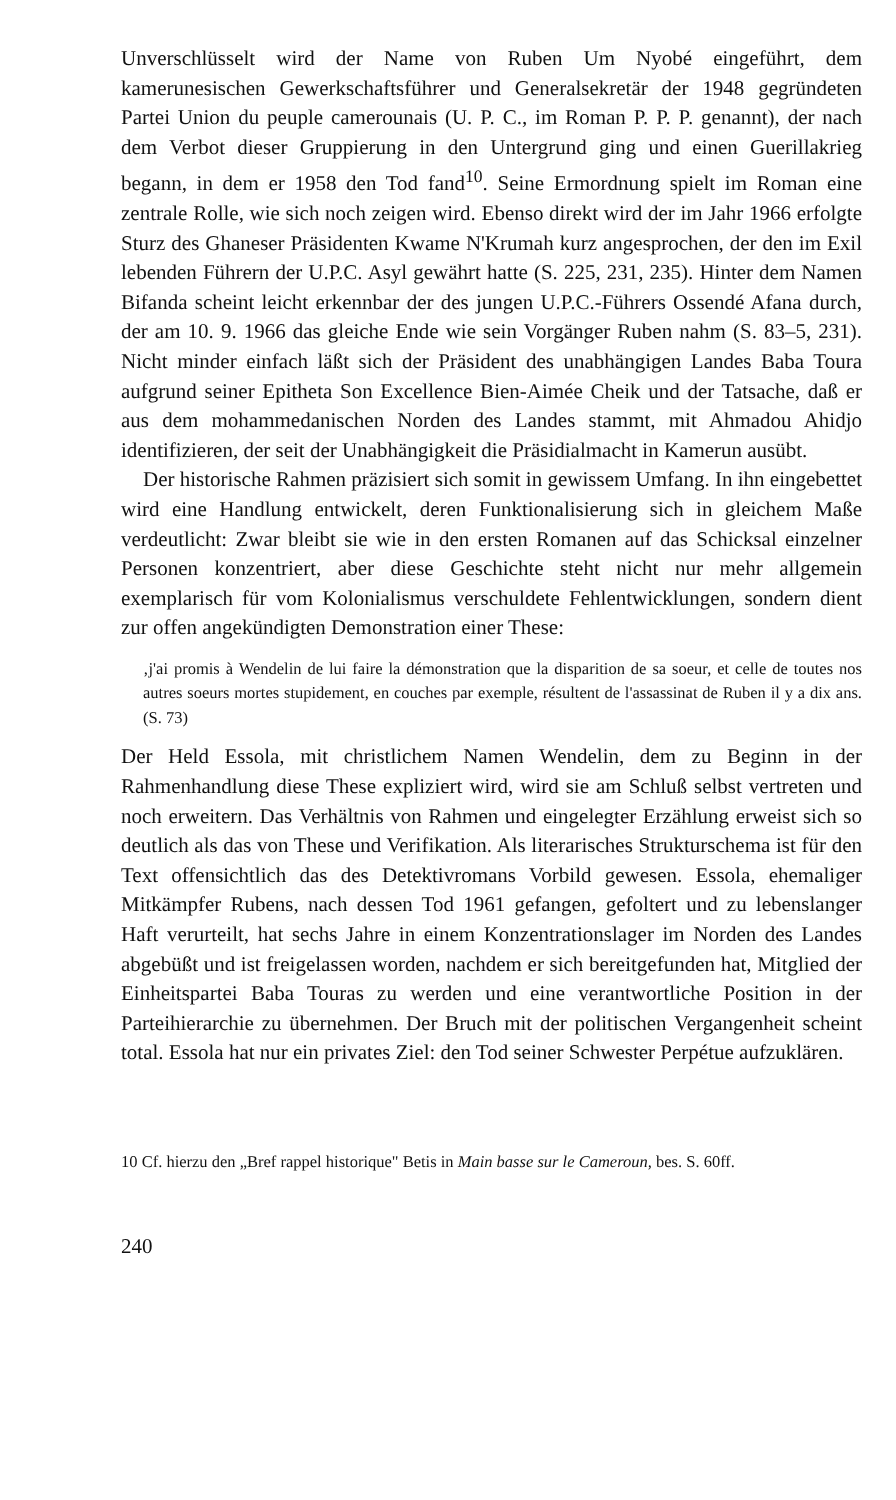Unverschlüsselt wird der Name von Ruben Um Nyobé eingeführt, dem kamerunesischen Gewerkschaftsführer und Generalsekretär der 1948 gegründeten Partei Union du peuple camerounais (U. P. C., im Roman P. P. P. genannt), der nach dem Verbot dieser Gruppierung in den Untergrund ging und einen Guerillakrieg begann, in dem er 1958 den Tod fand<sup>10</sup>. Seine Ermordnung spielt im Roman eine zentrale Rolle, wie sich noch zeigen wird. Ebenso direkt wird der im Jahr 1966 erfolgte Sturz des Ghaneser Präsidenten Kwame N'Krumah kurz angesprochen, der den im Exil lebenden Führern der U.P.C. Asyl gewährt hatte (S. 225, 231, 235). Hinter dem Namen Bifanda scheint leicht erkennbar der des jungen U.P.C.-Führers Ossendé Afana durch, der am 10. 9. 1966 das gleiche Ende wie sein Vorgänger Ruben nahm (S. 83–5, 231). Nicht minder einfach läßt sich der Präsident des unabhängigen Landes Baba Toura aufgrund seiner Epitheta Son Excellence Bien-Aimée Cheik und der Tatsache, daß er aus dem mohammedanischen Norden des Landes stammt, mit Ahmadou Ahidjo identifizieren, der seit der Unabhängigkeit die Präsidialmacht in Kamerun ausübt.
Der historische Rahmen präzisiert sich somit in gewissem Umfang. In ihn eingebettet wird eine Handlung entwickelt, deren Funktionalisierung sich in gleichem Maße verdeutlicht: Zwar bleibt sie wie in den ersten Romanen auf das Schicksal einzelner Personen konzentriert, aber diese Geschichte steht nicht nur mehr allgemein exemplarisch für vom Kolonialismus verschuldete Fehlentwicklungen, sondern dient zur offen angekündigten Demonstration einer These:
‚j'ai promis à Wendelin de lui faire la démonstration que la disparition de sa soeur, et celle de toutes nos autres soeurs mortes stupidement, en couches par exemple, résultent de l'assassinat de Ruben il y a dix ans. (S. 73)
Der Held Essola, mit christlichem Namen Wendelin, dem zu Beginn in der Rahmenhandlung diese These expliziert wird, wird sie am Schluß selbst vertreten und noch erweitern. Das Verhältnis von Rahmen und eingelegter Erzählung erweist sich so deutlich als das von These und Verifikation. Als literarisches Strukturschema ist für den Text offensichtlich das des Detektivromans Vorbild gewesen. Essola, ehemaliger Mitkämpfer Rubens, nach dessen Tod 1961 gefangen, gefoltert und zu lebenslanger Haft verurteilt, hat sechs Jahre in einem Konzentrationslager im Norden des Landes abgebüßt und ist freigelassen worden, nachdem er sich bereitgefunden hat, Mitglied der Einheitspartei Baba Touras zu werden und eine verantwortliche Position in der Parteihierarchie zu übernehmen. Der Bruch mit der politischen Vergangenheit scheint total. Essola hat nur ein privates Ziel: den Tod seiner Schwester Perpétue aufzuklären.
10 Cf. hierzu den „Bref rappel historique" Betis in Main basse sur le Cameroun, bes. S. 60ff.
240